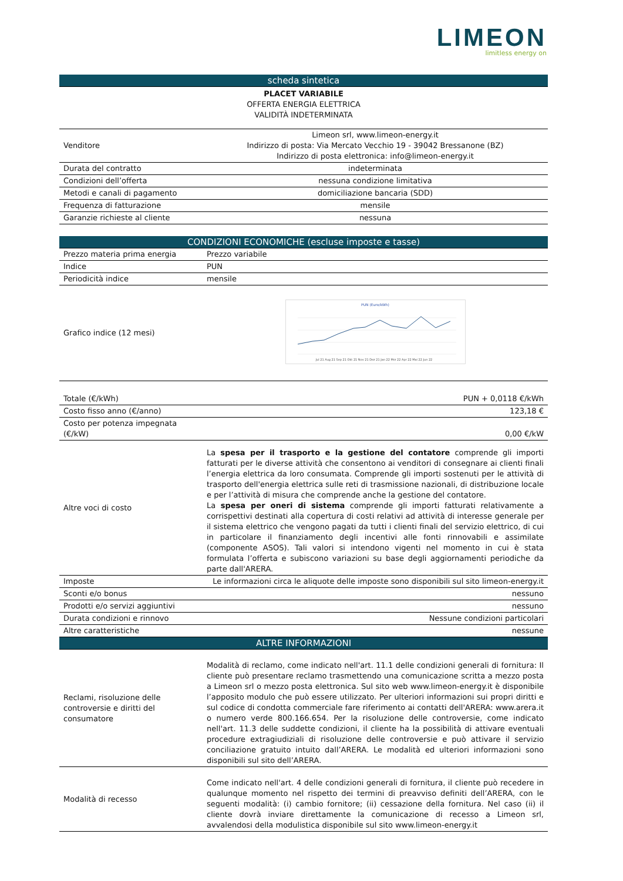LIMEON
limitless energy on
| scheda sintetica | |
| PLACET VARIABILE OFFERTA ENERGIA ELETTRICA VALIDITÀ INDETERMINATA | |
| Venditore | Limeon srl, www.limeon-energy.it Indirizzo di posta: Via Mercato Vecchio 19 - 39042 Bressanone (BZ) Indirizzo di posta elettronica: info@limeon-energy.it |
| Durata del contratto | indeterminata |
| Condizioni dell’offerta | nessuna condizione limitativa |
| Metodi e canali di pagamento | domiciliazione bancaria (SDD) |
| Frequenza di fatturazione | mensile |
| Garanzie richieste al cliente | nessuna |
| CONDIZIONI ECONOMICHE (escluse imposte e tasse) | |
| Prezzo materia prima energia | Prezzo variabile |
| Indice | PUN |
| Periodicità indice | mensile |
| Grafico indice (12 mesi) | PUN (Euro/kWh) Jul 21 Aug 21 Sep 21 Okt 21 Nov 21 Dez 21 Jan 22 Mrz 22 Apr 22 Mai 22 Jun 22 |
| Totale (€/kWh) | PUN + 0,0118 €/kWh |
| Costo fisso anno (€/anno) | 123,18 € |
| Costo per potenza impegnata (€/kW) | 0,00 €/kW |
| Altre voci di costo | La spesa per il trasporto e la gestione del contatore comprende gli importi fatturati per le diverse attività che consentono ai venditori di consegnare ai clienti finali l’energia elettrica da loro consumata. Comprende gli importi sostenuti per le attività di trasporto dell'energia elettrica sulle reti di trasmissione nazionali, di distribuzione locale e per l’attività di misura che comprende anche la gestione del contatore. La spesa per oneri di sistema comprende gli importi fatturati relativamente a corrispettivi destinati alla copertura di costi relativi ad attività di interesse generale per il sistema elettrico che vengono pagati da tutti i clienti finali del servizio elettrico, di cui in particolare il finanziamento degli incentivi alle fonti rinnovabili e assimilate (componente ASOS). Tali valori si intendono vigenti nel momento in cui è stata formulata l’offerta e subiscono variazioni su base degli aggiornamenti periodiche da parte dall'ARERA. |
| Imposte | Le informazioni circa le aliquote delle imposte sono disponibili sul sito limeon-energy.it |
| Sconti e/o bonus | nessuno |
| Prodotti e/o servizi aggiuntivi | nessuno |
| Durata condizioni e rinnovo | Nessune condizioni particolari |
| Altre caratteristiche | nessune |
| ALTRE INFORMAZIONI | |
| Reclami, risoluzione delle controversie e diritti del consumatore | Modalità di reclamo, come indicato nell'art. 11.1 delle condizioni generali di fornitura: Il cliente può presentare reclamo trasmettendo una comunicazione scritta a mezzo posta a Limeon srl o mezzo posta elettronica. Sul sito web www.limeon-energy.it è disponibile l’apposito modulo che può essere utilizzato. Per ulteriori informazioni sui propri diritti e sul codice di condotta commerciale fare riferimento ai contatti dell'ARERA: www.arera.it o numero verde 800.166.654. Per la risoluzione delle controversie, come indicato nell'art. 11.3 delle suddette condizioni, il cliente ha la possibilità di attivare eventuali procedure extragiudiziali di risoluzione delle controversie e può attivare il servizio conciliazione gratuito intuito dall’ARERA. Le modalità ed ulteriori informazioni sono disponibili sul sito dell’ARERA. |
| Modalità di recesso | Come indicato nell'art. 4 delle condizioni generali di fornitura, il cliente può recedere in qualunque momento nel rispetto dei termini di preavviso definiti dell’ARERA, con le seguenti modalità: (i) cambio fornitore; (ii) cessazione della fornitura. Nel caso (ii) il cliente dovrà inviare direttamente la comunicazione di recesso a Limeon srl, avvalendosi della modulistica disponibile sul sito www.limeon-energy.it |